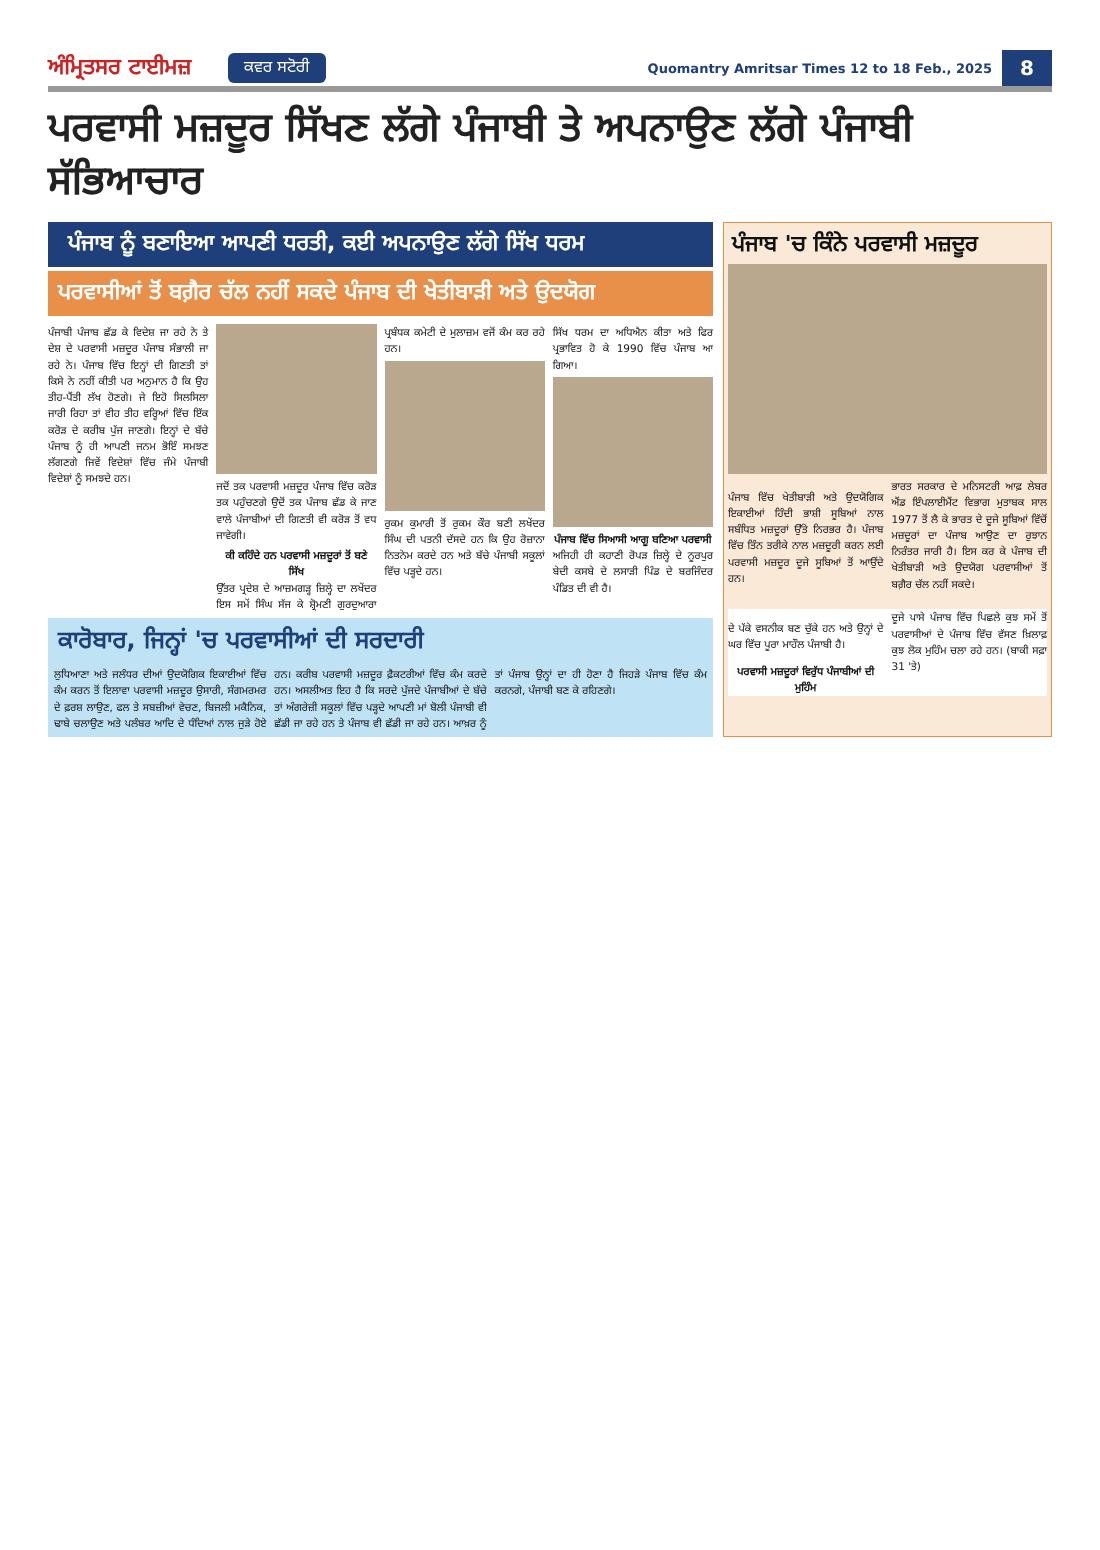ਅੰਮ੍ਰਿਤਸਰ ਟਾਈਮਜ਼
ਕਵਰ ਸਟੋਰੀ
Quomantry Amritsar Times 12 to 18 Feb., 2025
8
ਪਰਵਾਸੀ ਮਜ਼ਦੂਰ ਸਿੱਖਣ ਲੱਗੇ ਪੰਜਾਬੀ ਤੇ ਅਪਨਾਉਣ ਲੱਗੇ ਪੰਜਾਬੀ ਸੱਭਿਆਚਾਰ
ਪੰਜਾਬ ਨੂੰ ਬਣਾਇਆ ਆਪਣੀ ਧਰਤੀ, ਕਈ ਅਪਨਾਉਣ ਲੱਗੇ ਸਿੱਖ ਧਰਮ
ਪਰਵਾਸੀਆਂ ਤੋਂ ਬਗ਼ੈਰ ਚੱਲ ਨਹੀਂ ਸਕਦੇ ਪੰਜਾਬ ਦੀ ਖੇਤੀਬਾੜੀ ਅਤੇ ਉਦਯੋਗ
ਪੰਜਾਬੀ ਪੰਜਾਬ ਛੱਡ ਕੇ ਵਿਦੇਸ਼ ਜਾ ਰਹੇ ਨੇ ਤੇ ਦੇਸ਼ ਦੇ ਪਰਵਾਸੀ ਮਜ਼ਦੂਰ ਪੰਜਾਬ ਸੰਭਾਲੀ ਜਾ ਰਹੇ ਨੇ। ਪੰਜਾਬ ਵਿੱਚ ਇਨ੍ਹਾਂ ਦੀ ਗਿਣਤੀ ਤਾਂ ਕਿਸੇ ਨੇ ਨਹੀਂ ਕੀਤੀ ਪਰ ਅਨੁਮਾਨ ਹੈ ਕਿ ਉਹ ਤੀਹ-ਪੈਂਤੀ ਲੱਖ ਹੋਣਗੇ। ਜੇ ਇਹੋ ਸਿਲਸਿਲਾ ਜਾਰੀ ਰਿਹਾ ਤਾਂ ਵੀਹ ਤੀਹ ਵਰ੍ਹਿਆਂ ਵਿੱਚ ਇੱਕ ਕਰੋੜ ਦੇ ਕਰੀਬ ਪੁੱਜ ਜਾਣਗੇ। ਇਨ੍ਹਾਂ ਦੇ ਬੱਚੇ ਪੰਜਾਬ ਨੂੰ ਹੀ ਆਪਣੀ ਜਨਮ ਭੋਇੰ ਸਮਝਣ ਲੱਗਣਗੇ ਜਿਵੇਂ ਵਿਦੇਸ਼ਾਂ ਵਿੱਚ ਜੰਮੇ ਪੰਜਾਬੀ ਵਿਦੇਸ਼ਾਂ ਨੂੰ ਸਮਝਦੇ ਹਨ।
ਜਦੋਂ ਤਕ ਪਰਵਾਸੀ ਮਜ਼ਦੂਰ ਪੰਜਾਬ ਵਿੱਚ ਕਰੋੜ ਤਕ ਪਹੁੰਚਣਗੇ ਉਦੋਂ ਤਕ ਪੰਜਾਬ ਛੱਡ ਕੇ ਜਾਣ ਵਾਲੇ ਪੰਜਾਬੀਆਂ ਦੀ ਗਿਣਤੀ ਵੀ ਕਰੋੜ ਤੋਂ ਵਧ ਜਾਵੇਗੀ।
ਕੀ ਕਹਿੰਦੇ ਹਨ ਪਰਵਾਸੀ ਮਜ਼ਦੂਰਾਂ ਤੋਂ ਬਣੇ ਸਿੱਖ
ਉੱਤਰ ਪ੍ਰਦੇਸ਼ ਦੇ ਆਜ਼ਮਗੜ੍ਹ ਜ਼ਿਲ੍ਹੇ ਦਾ ਲਖੇਂਦਰ ਇਸ ਸਮੇਂ ਸਿੰਘ ਸੱਜ ਕੇ ਸ਼੍ਰੋਮਣੀ ਗੁਰਦੁਆਰਾ ਪ੍ਰਬੰਧਕ ਕਮੇਟੀ ਦੇ ਮੁਲਾਜ਼ਮ ਵਜੋਂ ਕੰਮ ਕਰ ਰਹੇ ਹਨ।
ਰੁਕਮ ਕੁਮਾਰੀ ਤੋਂ ਰੁਕਮ ਕੌਰ ਬਣੀ ਲਖੇਂਦਰ ਸਿੰਘ ਦੀ ਪਤਨੀ ਦੱਸਦੇ ਹਨ ਕਿ ਉਹ ਰੋਜ਼ਾਨਾ ਨਿਤਨੇਮ ਕਰਦੇ ਹਨ ਅਤੇ ਬੱਚੇ ਪੰਜਾਬੀ ਸਕੂਲਾਂ ਵਿੱਚ ਪੜ੍ਹਦੇ ਹਨ।
ਸਿੱਖ ਧਰਮ ਦਾ ਅਧਿਐਨ ਕੀਤਾ ਅਤੇ ਫਿਰ ਪ੍ਰਭਾਵਿਤ ਹੋ ਕੇ 1990 ਵਿੱਚ ਪੰਜਾਬ ਆ ਗਿਆ।
ਪੰਜਾਬ ਵਿੱਚ ਸਿਆਸੀ ਆਗੂ ਬਣਿਆ ਪਰਵਾਸੀ
ਅਜਿਹੀ ਹੀ ਕਹਾਣੀ ਰੋਪੜ ਜ਼ਿਲ੍ਹੇ ਦੇ ਨੂਰਪੁਰ ਬੇਦੀ ਕਸਬੇ ਦੇ ਲਸਾੜੀ ਪਿੰਡ ਦੇ ਬਰਜਿੰਦਰ ਪੰਡਿਤ ਦੀ ਵੀ ਹੈ।
ਕਾਰੋਬਾਰ, ਜਿਨ੍ਹਾਂ 'ਚ ਪਰਵਾਸੀਆਂ ਦੀ ਸਰਦਾਰੀ
ਲੁਧਿਆਣਾ ਅਤੇ ਜਲੰਧਰ ਦੀਆਂ ਉਦਯੋਗਿਕ ਇਕਾਈਆਂ ਵਿੱਚ ਕੰਮ ਕਰਨ ਤੋਂ ਇਲਾਵਾ ਪਰਵਾਸੀ ਮਜ਼ਦੂਰ ਉਸਾਰੀ, ਸੰਗਮਰਮਰ ਦੇ ਫ਼ਰਸ਼ ਲਾਉਣ, ਫਲ ਤੇ ਸਬਜ਼ੀਆਂ ਵੇਚਣ, ਬਿਜਲੀ ਮਕੈਨਿਕ, ਢਾਬੇ ਚਲਾਉਣ ਅਤੇ ਪਲੰਬਰ ਆਦਿ ਦੇ ਧੰਦਿਆਂ ਨਾਲ ਜੁੜੇ ਹੋਏ ਹਨ। ਕਰੀਬ ਪਰਵਾਸੀ ਮਜ਼ਦੂਰ ਫ਼ੈਕਟਰੀਆਂ ਵਿੱਚ ਕੰਮ ਕਰਦੇ ਹਨ। ਅਸਲੀਅਤ ਇਹ ਹੈ ਕਿ ਸਰਦੇ ਪੁੱਜਦੇ ਪੰਜਾਬੀਆਂ ਦੇ ਬੱਚੇ ਤਾਂ ਅੰਗਰੇਜ਼ੀ ਸਕੂਲਾਂ ਵਿੱਚ ਪੜ੍ਹਦੇ ਆਪਣੀ ਮਾਂ ਬੋਲੀ ਪੰਜਾਬੀ ਵੀ ਛੱਡੀ ਜਾ ਰਹੇ ਹਨ ਤੇ ਪੰਜਾਬ ਵੀ ਛੱਡੀ ਜਾ ਰਹੇ ਹਨ। ਆਖ਼ਰ ਨੂੰ ਤਾਂ ਪੰਜਾਬ ਉਨ੍ਹਾਂ ਦਾ ਹੀ ਹੋਣਾ ਹੈ ਜਿਹੜੇ ਪੰਜਾਬ ਵਿੱਚ ਕੰਮ ਕਰਨਗੇ, ਪੰਜਾਬੀ ਬਣ ਕੇ ਰਹਿਣਗੇ।
ਪੰਜਾਬ 'ਚ ਕਿੰਨੇ ਪਰਵਾਸੀ ਮਜ਼ਦੂਰ
ਪੰਜਾਬ ਵਿੱਚ ਖੇਤੀਬਾੜੀ ਅਤੇ ਉਦਯੋਗਿਕ ਇਕਾਈਆਂ ਹਿੰਦੀ ਭਾਸ਼ੀ ਸੂਬਿਆਂ ਨਾਲ ਸਬੰਧਿਤ ਮਜ਼ਦੂਰਾਂ ਉੱਤੇ ਨਿਰਭਰ ਹੈ। ਪੰਜਾਬ ਵਿੱਚ ਤਿੰਨ ਤਰੀਕੇ ਨਾਲ ਮਜ਼ਦੂਰੀ ਕਰਨ ਲਈ ਪਰਵਾਸੀ ਮਜ਼ਦੂਰ ਦੂਜੇ ਸੂਬਿਆਂ ਤੋਂ ਆਉਂਦੇ ਹਨ।
ਭਾਰਤ ਸਰਕਾਰ ਦੇ ਮਨਿਸਟਰੀ ਆਫ਼ ਲੇਬਰ ਐਂਡ ਇੰਪਲਾਈਮੈਂਟ ਵਿਭਾਗ ਮੁਤਾਬਕ ਸਾਲ 1977 ਤੋਂ ਲੈ ਕੇ ਭਾਰਤ ਦੇ ਦੂਜੇ ਸੂਬਿਆਂ ਵਿੱਚੋਂ ਮਜ਼ਦੂਰਾਂ ਦਾ ਪੰਜਾਬ ਆਉਣ ਦਾ ਰੁਝਾਨ ਨਿਰੰਤਰ ਜਾਰੀ ਹੈ। ਇਸ ਕਰ ਕੇ ਪੰਜਾਬ ਦੀ ਖੇਤੀਬਾੜੀ ਅਤੇ ਉਦਯੋਗ ਪਰਵਾਸੀਆਂ ਤੋਂ ਬਗ਼ੈਰ ਚੱਲ ਨਹੀਂ ਸਕਦੇ।
ਦੇ ਪੱਕੇ ਵਸਨੀਕ ਬਣ ਚੁੱਕੇ ਹਨ ਅਤੇ ਉਨ੍ਹਾਂ ਦੇ ਘਰ ਵਿੱਚ ਪੂਰਾ ਮਾਹੌਲ ਪੰਜਾਬੀ ਹੈ।
ਪਰਵਾਸੀ ਮਜ਼ਦੂਰਾਂ ਵਿਰੁੱਧ ਪੰਜਾਬੀਆਂ ਦੀ ਮੁਹਿੰਮ
ਦੂਜੇ ਪਾਸੇ ਪੰਜਾਬ ਵਿੱਚ ਪਿਛਲੇ ਕੁਝ ਸਮੇਂ ਤੋਂ ਪਰਵਾਸੀਆਂ ਦੇ ਪੰਜਾਬ ਵਿੱਚ ਵੱਸਣ ਖ਼ਿਲਾਫ਼ ਕੁਝ ਲੋਕ ਮੁਹਿੰਮ ਚਲਾ ਰਹੇ ਹਨ। (ਬਾਕੀ ਸਫ਼ਾ 31 'ਤੇ)